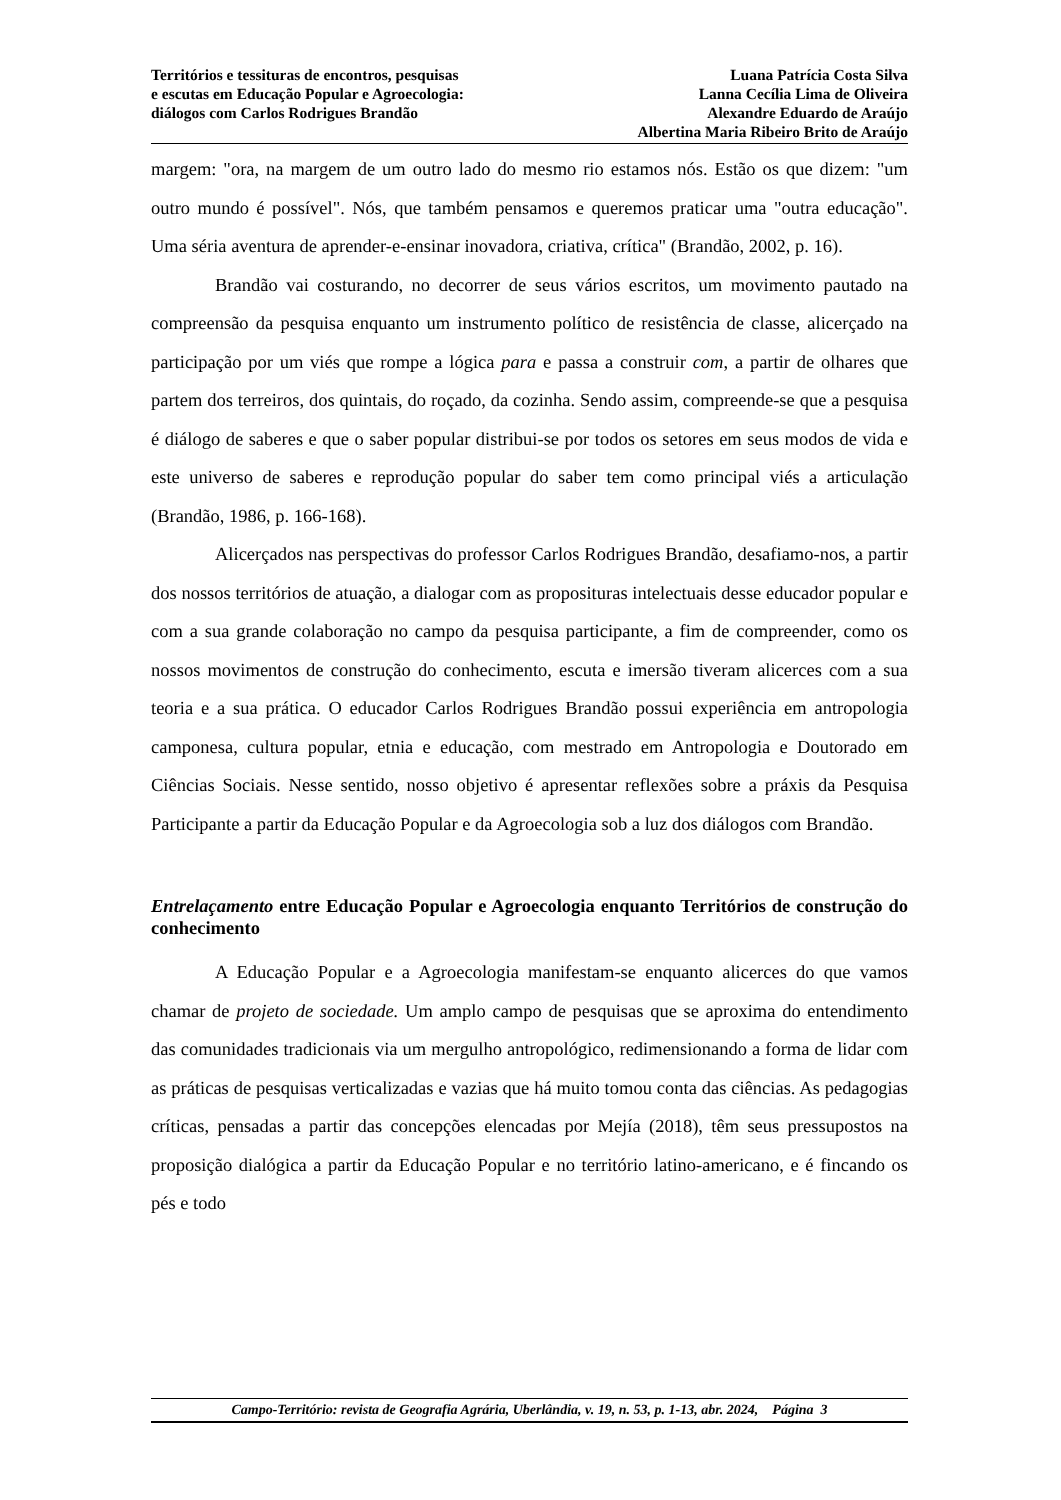Territórios e tessituras de encontros, pesquisas
e escutas em Educação Popular e Agroecologia:
diálogos com Carlos Rodrigues Brandão
Luana Patrícia Costa Silva
Lanna Cecília Lima de Oliveira
Alexandre Eduardo de Araújo
Albertina Maria Ribeiro Brito de Araújo
margem: "ora, na margem de um outro lado do mesmo rio estamos nós. Estão os que dizem: "um outro mundo é possível". Nós, que também pensamos e queremos praticar uma "outra educação". Uma séria aventura de aprender-e-ensinar inovadora, criativa, crítica" (Brandão, 2002, p. 16).
Brandão vai costurando, no decorrer de seus vários escritos, um movimento pautado na compreensão da pesquisa enquanto um instrumento político de resistência de classe, alicerçado na participação por um viés que rompe a lógica para e passa a construir com, a partir de olhares que partem dos terreiros, dos quintais, do roçado, da cozinha. Sendo assim, compreende-se que a pesquisa é diálogo de saberes e que o saber popular distribui-se por todos os setores em seus modos de vida e este universo de saberes e reprodução popular do saber tem como principal viés a articulação (Brandão, 1986, p. 166-168).
Alicerçados nas perspectivas do professor Carlos Rodrigues Brandão, desafiamo-nos, a partir dos nossos territórios de atuação, a dialogar com as proposituras intelectuais desse educador popular e com a sua grande colaboração no campo da pesquisa participante, a fim de compreender, como os nossos movimentos de construção do conhecimento, escuta e imersão tiveram alicerces com a sua teoria e a sua prática. O educador Carlos Rodrigues Brandão possui experiência em antropologia camponesa, cultura popular, etnia e educação, com mestrado em Antropologia e Doutorado em Ciências Sociais. Nesse sentido, nosso objetivo é apresentar reflexões sobre a práxis da Pesquisa Participante a partir da Educação Popular e da Agroecologia sob a luz dos diálogos com Brandão.
Entrelaçamento entre Educação Popular e Agroecologia enquanto Territórios de construção do conhecimento
A Educação Popular e a Agroecologia manifestam-se enquanto alicerces do que vamos chamar de projeto de sociedade. Um amplo campo de pesquisas que se aproxima do entendimento das comunidades tradicionais via um mergulho antropológico, redimensionando a forma de lidar com as práticas de pesquisas verticalizadas e vazias que há muito tomou conta das ciências. As pedagogias críticas, pensadas a partir das concepções elencadas por Mejía (2018), têm seus pressupostos na proposição dialógica a partir da Educação Popular e no território latino-americano, e é fincando os pés e todo
Campo-Território: revista de Geografia Agrária, Uberlândia, v. 19, n. 53, p. 1-13, abr. 2024, Página 3